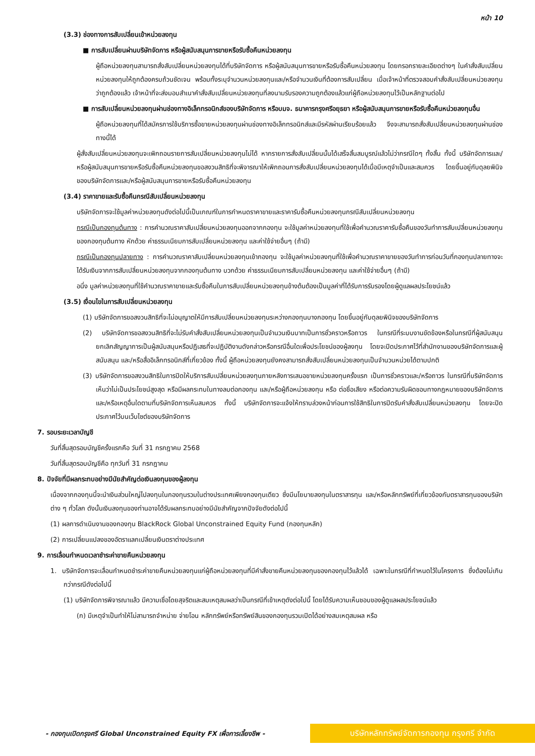หน้า 10
(3.3) ช่องทางการสับเปลี่ยนเข้าหน่วยลงทุน
■ การสับเปลี่ยนผ่านบริษัทจัดการ หรือผู้สนับสนุนการขายหรือรับซื้อคืนหน่วยลงทุน
ผู้ถือหน่วยลงทุนสามารถสั่งสับเปลี่ยนหน่วยลงทุนได้ที่บริษัทจัดการ หรือผู้สนับสนุนการขายหรือรับซื้อคืนหน่วยลงทุน โดยกรอกรายละเอียดต่างๆ ในคำสั่งสับเปลี่ยนหน่วยลงทุนให้ถูกต้องครบถ้วนชัดเจน พร้อมทั้งระบุจำนวนหน่วยลงทุนและ/หรือจำนวนเงินที่ต้องการสับเปลี่ยน เมื่อเจ้าหน้าที่ตรวจสอบคำสั่งสับเปลี่ยนหน่วยลงทุนว่าถูกต้องแล้ว เจ้าหน้าที่จะส่งมอบสำเนาคำสั่งสับเปลี่ยนหน่วยลงทุนที่ลงนามรับรองความถูกต้องแล้วแก่ผู้ถือหน่วยลงทุนไว้เป็นหลักฐานต่อไป
■ การสับเปลี่ยนหน่วยลงทุนผ่านช่องทางอิเล็กทรอนิกส์ของบริษัทจัดการ หรือบมจ. ธนาคารกรุงศรีอยุธยา หรือผู้สนับสนุนการขายหรือรับซื้อคืนหน่วยลงทุนอื่น
ผู้ถือหน่วยลงทุนที่ได้สมัครการใช้บริการซื้อขายหน่วยลงทุนผ่านช่องทางอิเล็กทรอนิกส์และมีรหัสผ่านเรียบร้อยแล้ว จึงจะสามารถสั่งสับเปลี่ยนหน่วยลงทุนผ่านช่องทางนี้ได้
ผู้สั่งสับเปลี่ยนหน่วยลงทุนจะเพิกถอนรายการสับเปลี่ยนหน่วยลงทุนไม่ได้ หากรายการสั่งสับเปลี่ยนนั้นได้เสร็จสิ้นสมบูรณ์แล้วไม่ว่ากรณีใดๆ ทั้งสิ้น ทั้งนี้ บริษัทจัดการและ/หรือผู้สนับสนุนการขายหรือรับซื้อคืนหน่วยลงทุนขอสงวนสิทธิที่จะพิจารณาให้เพิกถอนการสั่งสับเปลี่ยนหน่วยลงทุนได้เมื่อมีเหตุจำเป็นและสมควร โดยขึ้นอยู่กับดุลยพินิจของบริษัทจัดการและ/หรือผู้สนับสนุนการขายหรือรับซื้อคืนหน่วยลงทุน
(3.4) ราคาขายและรับซื้อคืนกรณีสับเปลี่ยนหน่วยลงทุน
บริษัทจัดการจะใช้มูลค่าหน่วยลงทุนดังต่อไปนี้เป็นเกณฑ์ในการกำหนดราคาขายและราคารับซื้อคืนหน่วยลงทุนกรณีสับเปลี่ยนหน่วยลงทุน
กรณีเป็นกองทุนต้นทาง : การคำนวณราคาสับเปลี่ยนหน่วยลงทุนออกจากกองทุน จะใช้มูลค่าหน่วยลงทุนที่ใช้เพื่อคำนวณราคารับซื้อคืนของวันทำการสับเปลี่ยนหน่วยลงทุนของกองทุนต้นทาง หักด้วย ค่าธรรมเนียมการสับเปลี่ยนหน่วยลงทุน และค่าใช้จ่ายอื่นๆ (ถ้ามี)
กรณีเป็นกองทุนปลายทาง : การคำนวณราคาสับเปลี่ยนหน่วยลงทุนเข้ากองทุน จะใช้มูลค่าหน่วยลงทุนที่ใช้เพื่อคำนวณราคาขายของวันทำการก่อนวันที่กองทุนปลายทางจะได้รับเงินจากการสับเปลี่ยนหน่วยลงทุนจากกองทุนต้นทาง บวกด้วย ค่าธรรมเนียมการสับเปลี่ยนหน่วยลงทุน และค่าใช้จ่ายอื่นๆ (ถ้ามี)
อนึ่ง มูลค่าหน่วยลงทุนที่ใช้คำนวณราคาขายและรับซื้อคืนในการสับเปลี่ยนหน่วยลงทุนข้างต้นต้องเป็นมูลค่าที่ได้รับการรับรองโดยผู้ดูแลผลประโยชน์แล้ว
(3.5) เงื่อนไขในการสับเปลี่ยนหน่วยลงทุน
(1) บริษัทจัดการขอสงวนสิทธิที่จะไม่อนุญาตให้มีการสับเปลี่ยนหน่วยลงทุนระหว่างกองทุนบางกองทุน โดยขึ้นอยู่กับดุลยพินิจของบริษัทจัดการ
(2) บริษัทจัดการขอสงวนสิทธิที่จะไม่รับคำสั่งสับเปลี่ยนหน่วยลงทุนเป็นจำนวนเงินบาทเป็นการชั่วคราวหรือถาวร ในกรณีที่ระบบงานขัดข้องหรือในกรณีที่ผู้สนับสนุนยกเลิกสัญญาการเป็นผู้สนับสนุนหรือปฏิเสธที่จะปฏิบัติงานดังกล่าวหรือกรณีอื่นใดเพื่อประโยชน์ของผู้ลงทุน โดยจะปิดประกาศไว้ที่สำนักงานของบริษัทจัดการและผู้สนับสนุน และ/หรือสื่ออิเล็กทรอนิกส์ที่เกี่ยวข้อง ทั้งนี้ ผู้ถือหน่วยลงทุนยังคงสามารถสั่งสับเปลี่ยนหน่วยลงทุนเป็นจำนวนหน่วยได้ตามปกติ
(3) บริษัทจัดการขอสงวนสิทธิในการปิดให้บริการสับเปลี่ยนหน่วยลงทุนภายหลังการเสนอขายหน่วยลงทุนครั้งแรก เป็นการชั่วคราวและ/หรือถาวร ในกรณีที่บริษัทจัดการเห็นว่าไม่เป็นประโยชน์สูงสุด หรือมีผลกระทบในทางลบต่อกองทุน และ/หรือผู้ถือหน่วยลงทุน หรือ ต่อชื่อเสียง หรือต่อความรับผิดชอบทางกฎหมายของบริษัทจัดการ และ/หรือเหตุอื่นใดตามที่บริษัทจัดการเห็นสมควร ทั้งนี้ บริษัทจัดการจะแจ้งให้ทราบล่วงหน้าก่อนการใช้สิทธิในการปิดรับคำสั่งสับเปลี่ยนหน่วยลงทุน โดยจะปิดประกาศไว้บนเว็บไซต์ของบริษัทจัดการ
7. รอบระยะเวลาบัญชี
วันที่สิ้นสุดรอบบัญชีครั้งแรกคือ วันที่ 31 กรกฎาคม 2568
วันที่สิ้นสุดรอบบัญชีคือ ทุกวันที่ 31 กรกฎาคม
8. ปัจจัยที่มีผลกระทบอย่างมีนัยสำคัญต่อเงินลงทุนของผู้ลงทุน
เนื่องจากกองทุนนี้จะนำเงินส่วนใหญ่ไปลงทุนในกองทุนรวมในต่างประเทศเพียงกองทุนเดียว ซึ่งมีนโยบายลงทุนในตราสารทุน และ/หรือหลักทรัพย์ที่เกี่ยวข้องกับตราสารทุนของบริษัทต่าง ๆ ทั่วโลก ดังนั้นเงินลงทุนของท่านอาจได้รับผลกระทบอย่างมีนัยสำคัญจากปัจจัยดังต่อไปนี้
(1) ผลการดำเนินงานของกองทุน BlackRock Global Unconstrained Equity Fund (กองทุนหลัก)
(2) การเปลี่ยนแปลงของอัตราแลกเปลี่ยนเงินตราต่างประเทศ
9. การเลื่อนกำหนดเวลาชำระค่าขายคืนหน่วยลงทุน
1. บริษัทจัดการจะเลื่อนกำหนดชำระค่าขายคืนหน่วยลงทุนแก่ผู้ถือหน่วยลงทุนที่มีคำสั่งขายคืนหน่วยลงทุนของกองทุนไว้แล้วได้ เฉพาะในกรณีที่กำหนดไว้ในโครงการ ซึ่งต้องไม่เกินกว่ากรณีดังต่อไปนี้
(1) บริษัทจัดการพิจารณาแล้ว มีความเชื่อโดยสุจริตและสมเหตุสมผลว่าเป็นกรณีที่เข้าเหตุดังต่อไปนี้ โดยได้รับความเห็นชอบของผู้ดูแลผลประโยชน์แล้ว
(ก) มีเหตุจำเป็นทำให้ไม่สามารถจำหน่าย จ่ายโอน หลักทรัพย์หรือทรัพย์สินของกองทุนรวมเปิดได้อย่างสมเหตุสมผล หรือ
- กองทุนเปิดกรุงศรี Global Unconstrained Equity FX เพื่อการเลี้ยงชีพ -
บริษัทหลักทรัพย์จัดการกองทุน กรุงศรี จำกัด